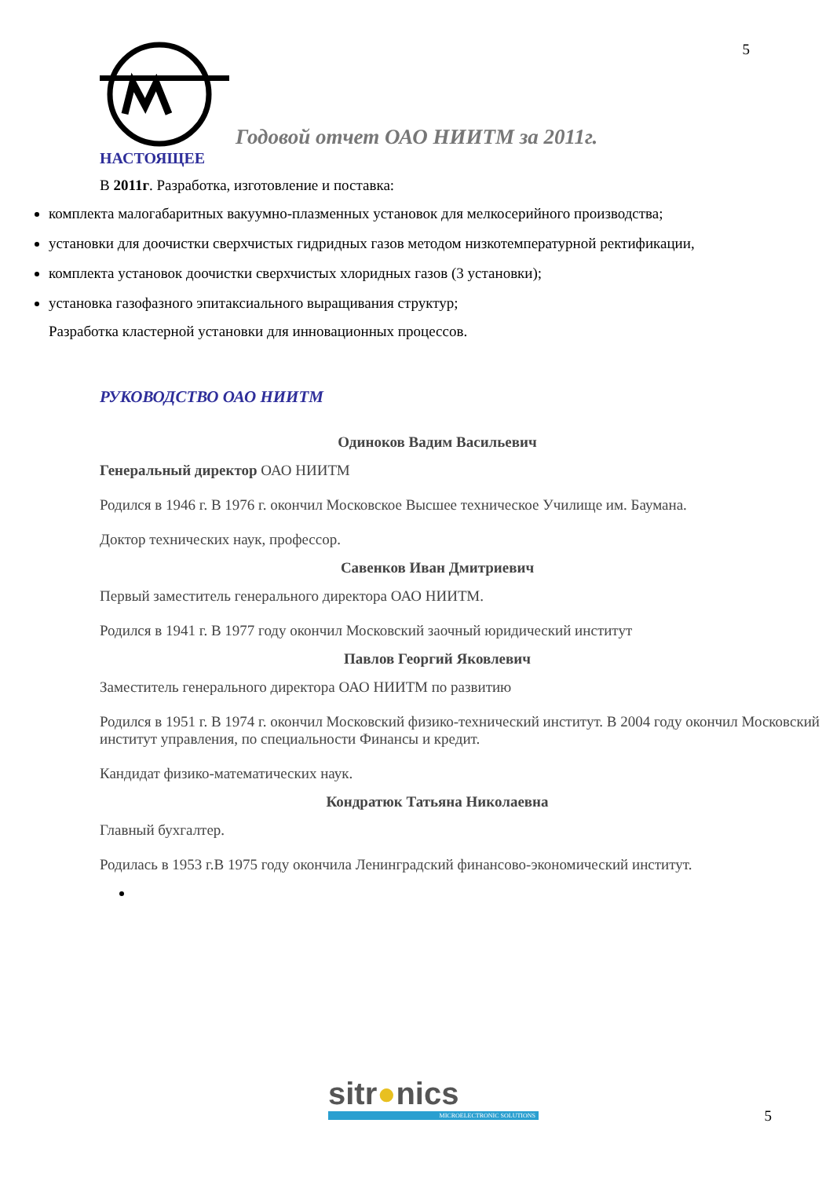5
Годовой отчет ОАО НИИТМ за 2011г.
НАСТОЯЩЕЕ
В 2011г. Разработка, изготовление и поставка:
комплекта малогабаритных вакуумно-плазменных установок для мелкосерийного производства;
установки для доочистки сверхчистых гидридных газов методом низкотемпературной ректификации,
комплекта установок доочистки сверхчистых хлоридных газов (3 установки);
установка газофазного эпитаксиального выращивания структур;
Разработка кластерной установки для инновационных процессов.
РУКОВОДСТВО ОАО НИИТМ
Одиноков Вадим Васильевич
Генеральный директор ОАО НИИТМ
Родился в 1946 г. В 1976 г. окончил Московское Высшее техническое Училище им. Баумана.
Доктор технических наук, профессор.
Савенков Иван Дмитриевич
Первый заместитель генерального директора ОАО НИИТМ.
Родился в 1941 г. В 1977 году окончил Московский заочный юридический институт
Павлов Георгий Яковлевич
Заместитель генерального директора ОАО НИИТМ по развитию
Родился в 1951 г. В 1974 г. окончил Московский физико-технический институт. В 2004 году окончил Московский институт управления, по специальности Финансы и кредит.
Кандидат физико-математических наук.
Кондратюк Татьяна Николаевна
Главный бухгалтер.
Родилась в 1953 г.В 1975 году окончила Ленинградский финансово-экономический институт.
sitr●nics
MICROELECTRONIC SOLUTIONS
5